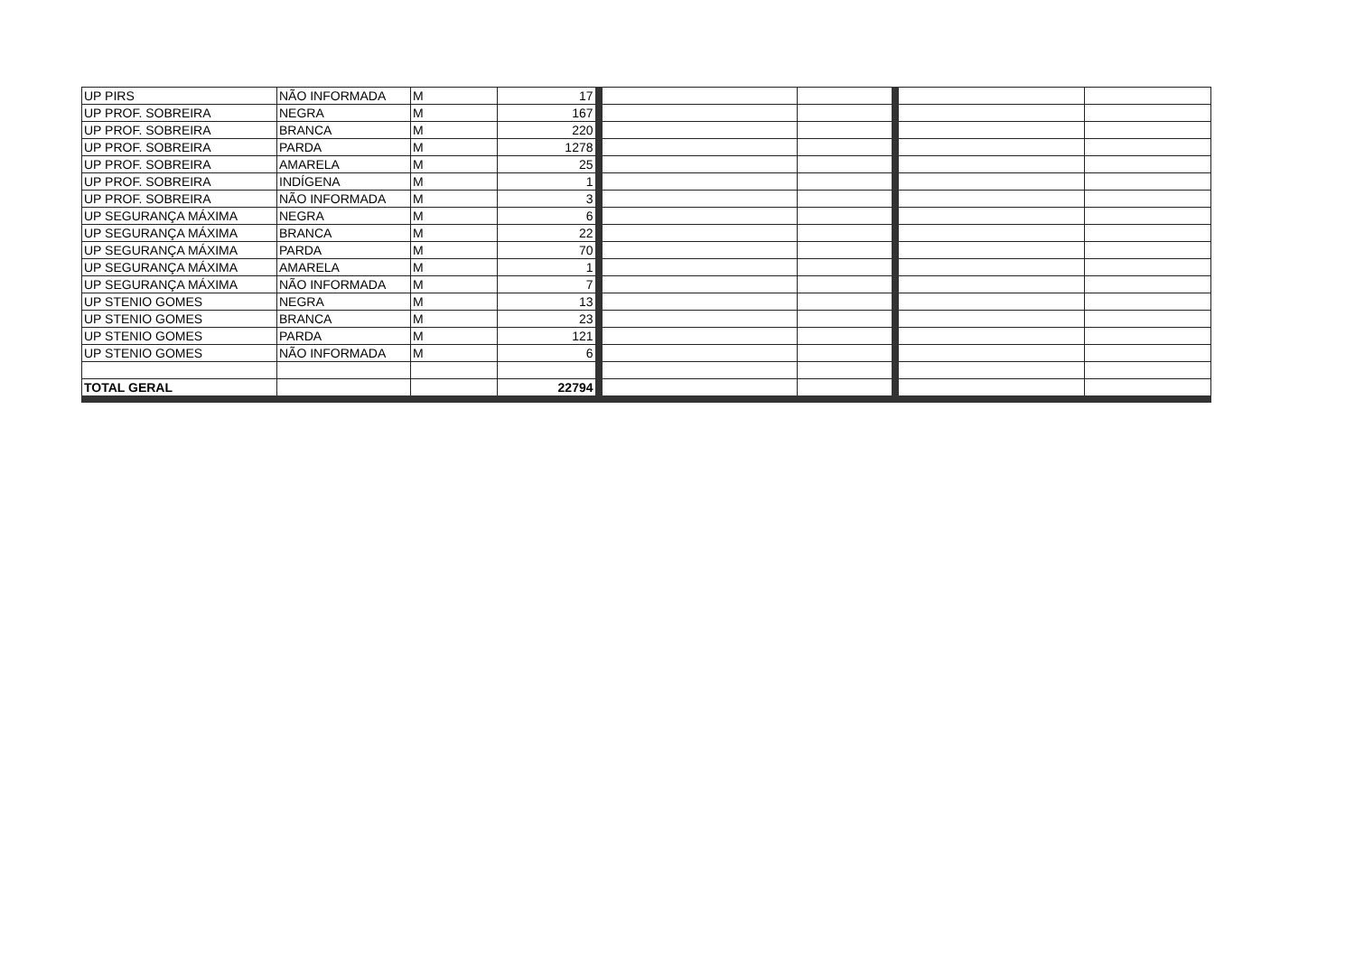| UP PIRS | NÃO INFORMADA | M | 17 | | | | |
| UP PROF. SOBREIRA | NEGRA | M | 167 | | | | |
| UP PROF. SOBREIRA | BRANCA | M | 220 | | | | |
| UP PROF. SOBREIRA | PARDA | M | 1278 | | | | |
| UP PROF. SOBREIRA | AMARELA | M | 25 | | | | |
| UP PROF. SOBREIRA | INDÍGENA | M | 1 | | | | |
| UP PROF. SOBREIRA | NÃO INFORMADA | M | 3 | | | | |
| UP SEGURANÇA MÁXIMA | NEGRA | M | 6 | | | | |
| UP SEGURANÇA MÁXIMA | BRANCA | M | 22 | | | | |
| UP SEGURANÇA MÁXIMA | PARDA | M | 70 | | | | |
| UP SEGURANÇA MÁXIMA | AMARELA | M | 1 | | | | |
| UP SEGURANÇA MÁXIMA | NÃO INFORMADA | M | 7 | | | | |
| UP STENIO GOMES | NEGRA | M | 13 | | | | |
| UP STENIO GOMES | BRANCA | M | 23 | | | | |
| UP STENIO GOMES | PARDA | M | 121 | | | | |
| UP STENIO GOMES | NÃO INFORMADA | M | 6 | | | | |
| TOTAL GERAL | | | 22794 | | | | |